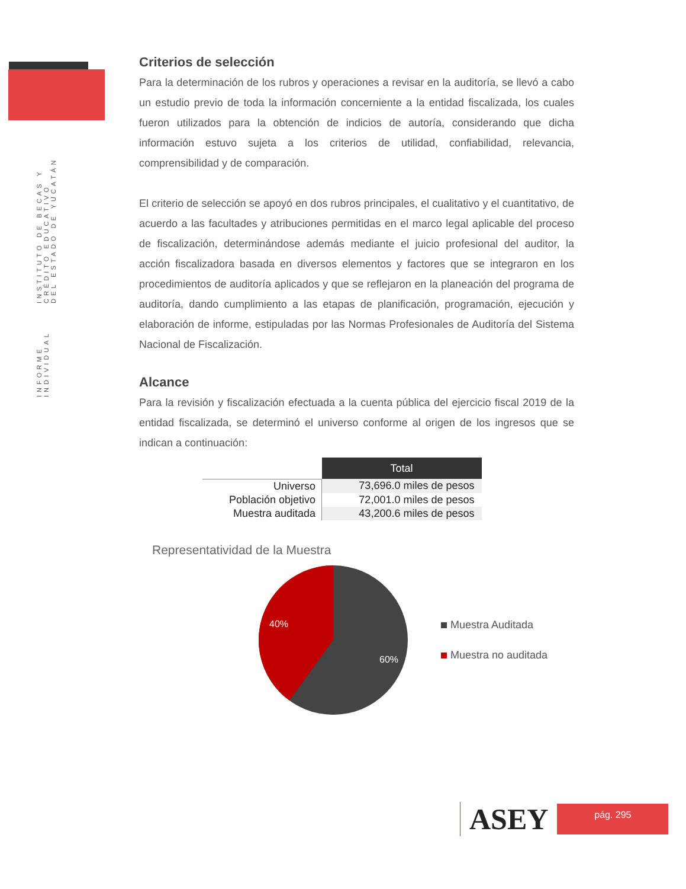INFORME INDIVIDUAL
INSTITUTO DE BECAS Y CRÉDITO EDUCATIVO
DEL ESTADO DE YUCATÁN
Criterios de selección
Para la determinación de los rubros y operaciones a revisar en la auditoría, se llevó a cabo un estudio previo de toda la información concerniente a la entidad fiscalizada, los cuales fueron utilizados para la obtención de indicios de autoría, considerando que dicha información estuvo sujeta a los criterios de utilidad, confiabilidad, relevancia, comprensibilidad y de comparación.
El criterio de selección se apoyó en dos rubros principales, el cualitativo y el cuantitativo, de acuerdo a las facultades y atribuciones permitidas en el marco legal aplicable del proceso de fiscalización, determinándose además mediante el juicio profesional del auditor, la acción fiscalizadora basada en diversos elementos y factores que se integraron en los procedimientos de auditoría aplicados y que se reflejaron en la planeación del programa de auditoría, dando cumplimiento a las etapas de planificación, programación, ejecución y elaboración de informe, estipuladas por las Normas Profesionales de Auditoría del Sistema Nacional de Fiscalización.
Alcance
Para la revisión y fiscalización efectuada a la cuenta pública del ejercicio fiscal 2019 de la entidad fiscalizada, se determinó el universo conforme al origen de los ingresos que se indican a continuación:
| | Total |
| Universo | 73,696.0 miles de pesos |
| Población objetivo | 72,001.0 miles de pesos |
| Muestra auditada | 43,200.6 miles de pesos |
Representatividad de la Muestra
40%
60%
Muestra Auditada
Muestra no auditada
ASEY
pág. 295